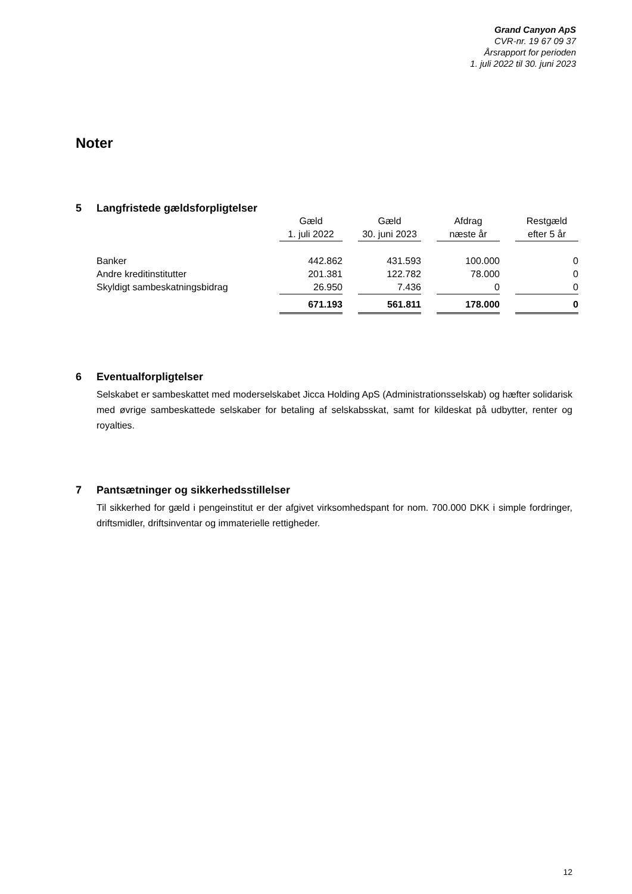Grand Canyon ApS
CVR-nr. 19 67 09 37
Årsrapport for perioden
1. juli 2022 til 30. juni 2023
Noter
5 Langfristede gældsforpligtelser
| | Gæld | | Gæld | | Afdrag | | Restgæld |
| | 1. juli 2022 | | 30. juni 2023 | | næste år | | efter 5 år |
| Banker | 442.862 | | 431.593 | | 100.000 | | 0 |
| Andre kreditinstitutter | 201.381 | | 122.782 | | 78.000 | | 0 |
| Skyldigt sambeskatningsbidrag | 26.950 | | 7.436 | | 0 | | 0 |
| | 671.193 | | 561.811 | | 178.000 | | 0 |
6 Eventualforpligtelser
Selskabet er sambeskattet med moderselskabet Jicca Holding ApS (Administrationsselskab) og hæfter solidarisk med øvrige sambeskattede selskaber for betaling af selskabsskat, samt for kildeskat på udbytter, renter og royalties.
7 Pantsætninger og sikkerhedsstillelser
Til sikkerhed for gæld i pengeinstitut er der afgivet virksomhedspant for nom. 700.000 DKK i simple fordringer, driftsmidler, driftsinventar og immaterielle rettigheder.
12